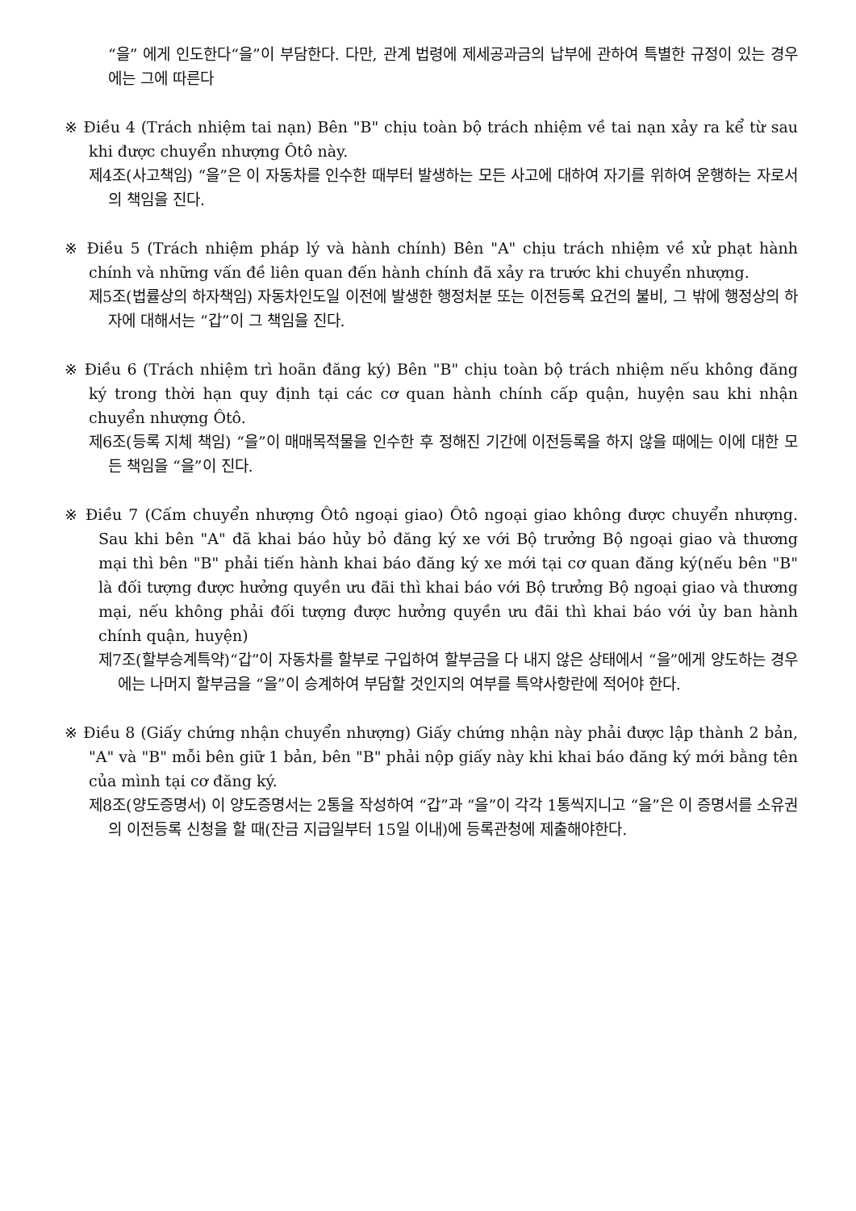“을” 에게 인도한다“을”이 부담한다. 다만, 관계 법령에 제세공과금의 납부에 관하여 특별한 규정이 있는 경우에는 그에 따른다
※ Điều 4 (Trách nhiệm tai nạn) Bên "B" chịu toàn bộ trách nhiệm về tai nạn xảy ra kể từ sau khi được chuyển nhượng Ôtô này.
제4조(사고책임) “을”은 이 자동차를 인수한 때부터 발생하는 모든 사고에 대하여 자기를 위하여 운행하는 자로서의 책임을 진다.
※ Điều 5 (Trách nhiệm pháp lý và hành chính) Bên "A" chịu trách nhiệm về xử phạt hành chính và những vấn đề liên quan đến hành chính đã xảy ra trước khi chuyển nhượng.
제5조(법률상의 하자책임) 자동차인도일 이전에 발생한 행정처분 또는 이전등록 요건의 불비, 그 밖에 행정상의 하자에 대해서는 “갑”이 그 책임을 진다.
※ Điều 6 (Trách nhiệm trì hoãn đăng ký) Bên "B" chịu toàn bộ trách nhiệm nếu không đăng ký trong thời hạn quy định tại các cơ quan hành chính cấp quận, huyện sau khi nhận chuyển nhượng Ôtô.
제6조(등록 지체 책임) “을”이 매매목적물을 인수한 후 정해진 기간에 이전등록을 하지 않을 때에는 이에 대한 모든 책임을 “을”이 진다.
※ Điều 7 (Cấm chuyển nhượng Ôtô ngoại giao) Ôtô ngoại giao không được chuyển nhượng. Sau khi bên "A" đã khai báo hủy bỏ đăng ký xe với Bộ trưởng Bộ ngoại giao và thương mại thì bên "B" phải tiến hành khai báo đăng ký xe mới tại cơ quan đăng ký(nếu bên "B" là đối tượng được hưởng quyền ưu đãi thì khai báo với Bộ trưởng Bộ ngoại giao và thương mại, nếu không phải đối tượng được hưởng quyền ưu đãi thì khai báo với ủy ban hành chính quận, huyện)
제7조(할부승계특약)“갑”이 자동차를 할부로 구입하여 할부금을 다 내지 않은 상태에서 “을”에게 양도하는 경우에는 나머지 할부금을 “을”이 승계하여 부담할 것인지의 여부를 특약사항란에 적어야 한다.
※ Điều 8 (Giấy chứng nhận chuyển nhượng) Giấy chứng nhận này phải được lập thành 2 bản, "A" và "B" mỗi bên giữ 1 bản, bên "B" phải nộp giấy này khi khai báo đăng ký mới bằng tên của mình tại cơ đăng ký.
제8조(양도증명서) 이 양도증명서는 2통을 작성하여 “갑”과 “을”이 각각 1통씩지니고 “을”은 이 증명서를 소유권의 이전등록 신청을 할 때(잔금 지급일부터 15일 이내)에 등록관청에 제출해야한다.